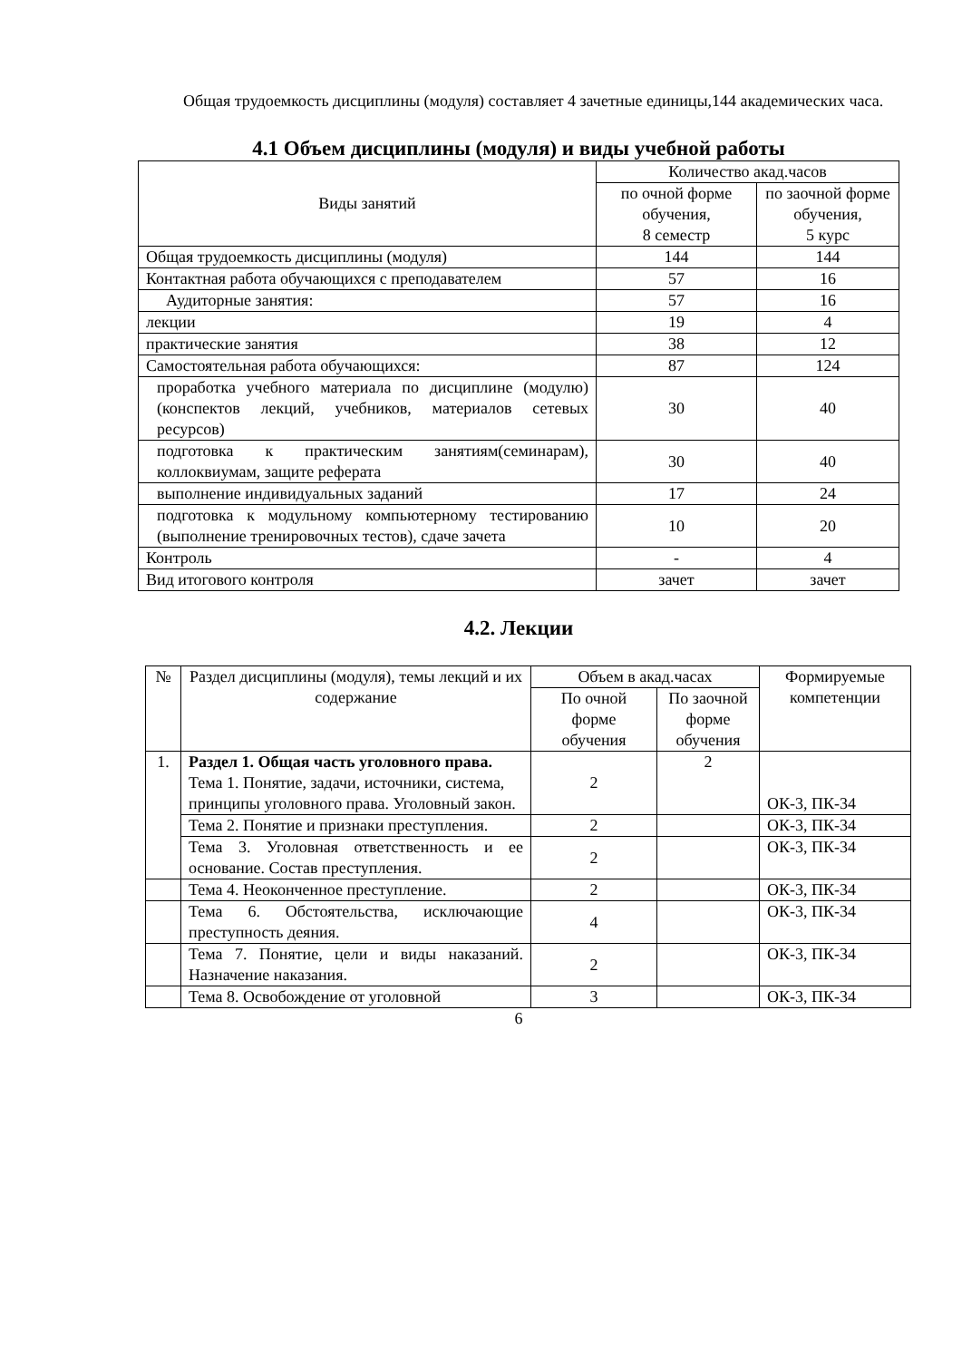Общая трудоемкость дисциплины (модуля) составляет 4 зачетные единицы,144 академических часа.
4.1 Объем дисциплины (модуля) и виды учебной работы
| Виды занятий | Количество акад.часов | |
| --- | --- | --- |
| | по очной форме обучения, 8 семестр | по заочной форме обучения, 5 курс |
| Общая трудоемкость дисциплины (модуля) | 144 | 144 |
| Контактная работа обучающихся с преподавателем | 57 | 16 |
| Аудиторные занятия: | 57 | 16 |
| лекции | 19 | 4 |
| практические занятия | 38 | 12 |
| Самостоятельная работа обучающихся: | 87 | 124 |
| проработка учебного материала по дисциплине (модулю) (конспектов лекций, учебников, материалов сетевых ресурсов) | 30 | 40 |
| подготовка к практическим занятиям(семинарам), коллоквиумам, защите реферата | 30 | 40 |
| выполнение индивидуальных заданий | 17 | 24 |
| подготовка к модульному компьютерному тестированию (выполнение тренировочных тестов), сдаче зачета | 10 | 20 |
| Контроль | - | 4 |
| Вид итогового контроля | зачет | зачет |
4.2. Лекции
| № | Раздел дисциплины (модуля), темы лекций и их содержание | Объем в акад.часах | | Формируемые компетенции |
| --- | --- | --- | --- | --- |
| | | По очной форме обучения | По заочной форме обучения | |
| 1. | Раздел 1. Общая часть уголовного права. Тема 1. Понятие, задачи, источники, система, принципы уголовного права. Уголовный закон. | 2 | 2 | ОК-3, ПК-34 |
| | Тема 2. Понятие и признаки преступления. | 2 | | ОК-3, ПК-34 |
| | Тема 3. Уголовная ответственность и ее основание. Состав преступления. | 2 | | ОК-3, ПК-34 |
| | Тема 4. Неоконченное преступление. | 2 | | ОК-3, ПК-34 |
| | Тема 6. Обстоятельства, исключающие преступность деяния. | 4 | | ОК-3, ПК-34 |
| | Тема 7. Понятие, цели и виды наказаний. Назначение наказания. | 2 | | ОК-3, ПК-34 |
| | Тема 8. Освобождение от уголовной | 3 | | ОК-3, ПК-34 |
6